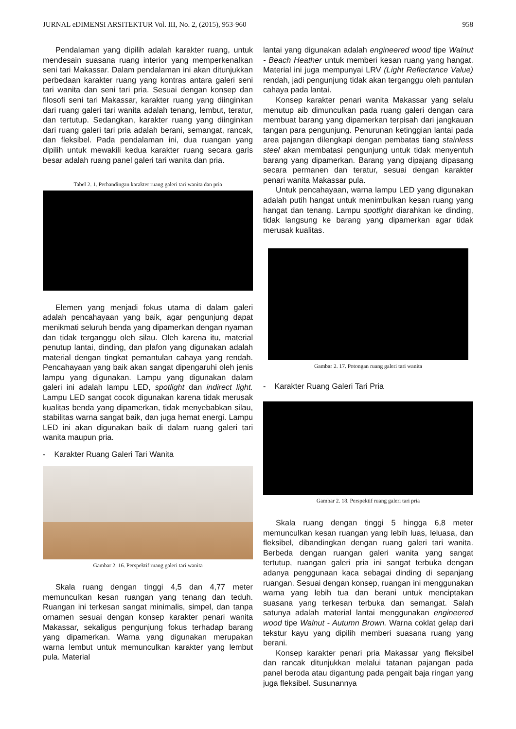JURNAL eDIMENSI ARSITEKTUR Vol. III, No. 2, (2015), 953-960 958
Pendalaman yang dipilih adalah karakter ruang, untuk mendesain suasana ruang interior yang memperkenalkan seni tari Makassar. Dalam pendalaman ini akan ditunjukkan perbedaan karakter ruang yang kontras antara galeri seni tari wanita dan seni tari pria. Sesuai dengan konsep dan filosofi seni tari Makassar, karakter ruang yang diinginkan dari ruang galeri tari wanita adalah tenang, lembut, teratur, dan tertutup. Sedangkan, karakter ruang yang diinginkan dari ruang galeri tari pria adalah berani, semangat, rancak, dan fleksibel. Pada pendalaman ini, dua ruangan yang dipilih untuk mewakili kedua karakter ruang secara garis besar adalah ruang panel galeri tari wanita dan pria.
Tabel 2. 1. Perbandingan karakter ruang galeri tari wanita dan pria
Elemen yang menjadi fokus utama di dalam galeri adalah pencahayaan yang baik, agar pengunjung dapat menikmati seluruh benda yang dipamerkan dengan nyaman dan tidak terganggu oleh silau. Oleh karena itu, material penutup lantai, dinding, dan plafon yang digunakan adalah material dengan tingkat pemantulan cahaya yang rendah. Pencahayaan yang baik akan sangat dipengaruhi oleh jenis lampu yang digunakan. Lampu yang digunakan dalam galeri ini adalah lampu LED, spotlight dan indirect light. Lampu LED sangat cocok digunakan karena tidak merusak kualitas benda yang dipamerkan, tidak menyebabkan silau, stabilitas warna sangat baik, dan juga hemat energi. Lampu LED ini akan digunakan baik di dalam ruang galeri tari wanita maupun pria.
- Karakter Ruang Galeri Tari Wanita
Gambar 2. 16. Perspektif ruang galeri tari wanita
Skala ruang dengan tinggi 4,5 dan 4,77 meter memunculkan kesan ruangan yang tenang dan teduh. Ruangan ini terkesan sangat minimalis, simpel, dan tanpa ornamen sesuai dengan konsep karakter penari wanita Makassar, sekaligus pengunjung fokus terhadap barang yang dipamerkan. Warna yang digunakan merupakan warna lembut untuk memunculkan karakter yang lembut pula. Material
lantai yang digunakan adalah engineered wood tipe Walnut - Beach Heather untuk memberi kesan ruang yang hangat. Material ini juga mempunyai LRV (Light Reflectance Value) rendah, jadi pengunjung tidak akan terganggu oleh pantulan cahaya pada lantai.
Konsep karakter penari wanita Makassar yang selalu menutup aib dimunculkan pada ruang galeri dengan cara membuat barang yang dipamerkan terpisah dari jangkauan tangan para pengunjung. Penurunan ketinggian lantai pada area pajangan dilengkapi dengan pembatas tiang stainless steel akan membatasi pengunjung untuk tidak menyentuh barang yang dipamerkan. Barang yang dipajang dipasang secara permanen dan teratur, sesuai dengan karakter penari wanita Makassar pula.
Untuk pencahayaan, warna lampu LED yang digunakan adalah putih hangat untuk menimbulkan kesan ruang yang hangat dan tenang. Lampu spotlight diarahkan ke dinding, tidak langsung ke barang yang dipamerkan agar tidak merusak kualitas.
Gambar 2. 17. Potongan ruang galeri tari wanita
- Karakter Ruang Galeri Tari Pria
Gambar 2. 18. Perspektif ruang galeri tari pria
Skala ruang dengan tinggi 5 hingga 6,8 meter memunculkan kesan ruangan yang lebih luas, leluasa, dan fleksibel, dibandingkan dengan ruang galeri tari wanita. Berbeda dengan ruangan galeri wanita yang sangat tertutup, ruangan galeri pria ini sangat terbuka dengan adanya penggunaan kaca sebagai dinding di sepanjang ruangan. Sesuai dengan konsep, ruangan ini menggunakan warna yang lebih tua dan berani untuk menciptakan suasana yang terkesan terbuka dan semangat. Salah satunya adalah material lantai menggunakan engineered wood tipe Walnut - Autumn Brown. Warna coklat gelap dari tekstur kayu yang dipilih memberi suasana ruang yang berani.
Konsep karakter penari pria Makassar yang fleksibel dan rancak ditunjukkan melalui tatanan pajangan pada panel beroda atau digantung pada pengait baja ringan yang juga fleksibel. Susunannya